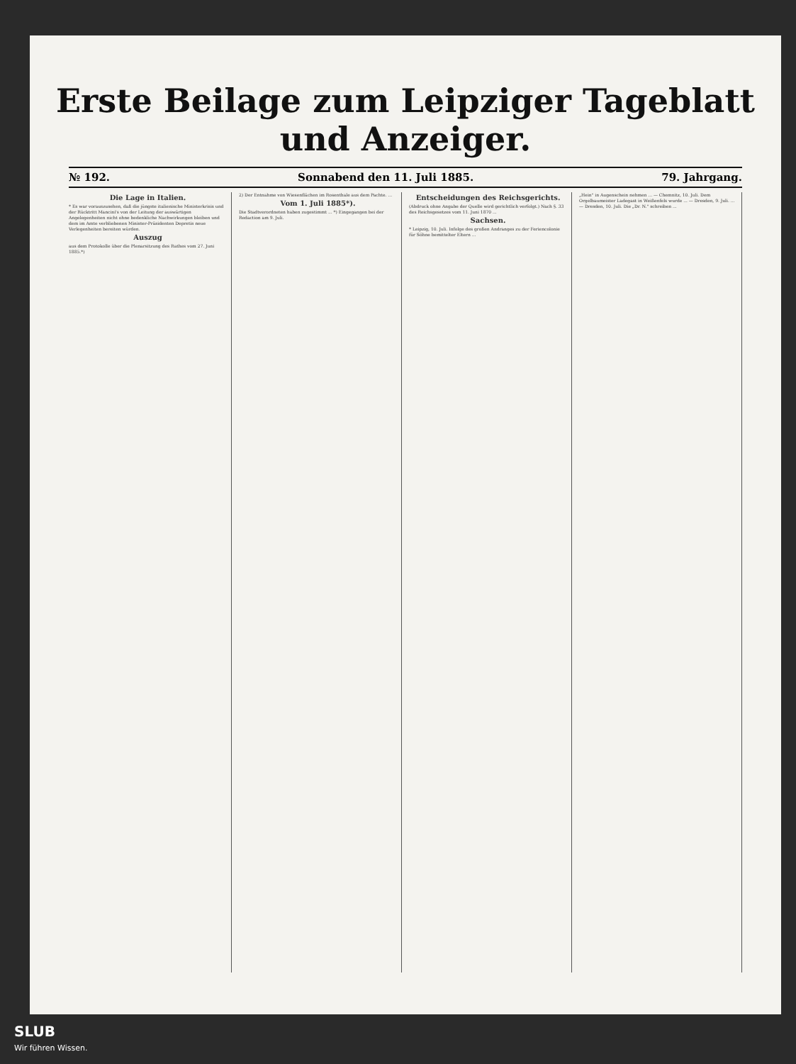Erste Beilage zum Leipziger Tageblatt und Anzeiger.
№ 192. Sonnabend den 11. Juli 1885. 79. Jahrgang.
Die Lage in Italien.
* Es war vorauszusehen, daß die jüngste italienische Ministerkrisis und der Rücktritt Mancini's von der Leitung der auswärtigen Angelegenheiten nicht ohne bedenkliche Nachwirkungen bleiben und dem im Amte verbliebenen Minister-Präsidenten Depretis neue Verlegenheiten bereiten würden.
Auszug
aus dem Protokolle über die Plenarsitzung des Rathes vom 27. Juni 1885.*)
2) Der Entnahme von Wiesenflächen im Rosenthale aus dem Pachte. ...
Vom 1. Juli 1885*).
Die Stadtverordneten haben zugestimmt ... *) Eingegangen bei der Redaction am 9. Juli.
Entscheidungen des Reichsgerichts.
(Abdruck ohne Angabe der Quelle wird gerichtlich verfolgt.) Nach §. 33 des Reichsgesetzes vom 11. Juni 1870 ...
Sachsen.
* Leipzig, 10. Juli. Infolge des großen Andranges zu der Feriencolonie für Söhne bemittelter Eltern ...
„Hein" in Augenschein nehmen ... — Chemnitz, 10. Juli. Dem Orgelbaumeister Ladegast in Weißenfels wurde ... — Dresden, 9. Juli. ... — Dresden, 10. Juli. Die „Dr. N." schreiben ...
SLUB
Wir führen Wissen.